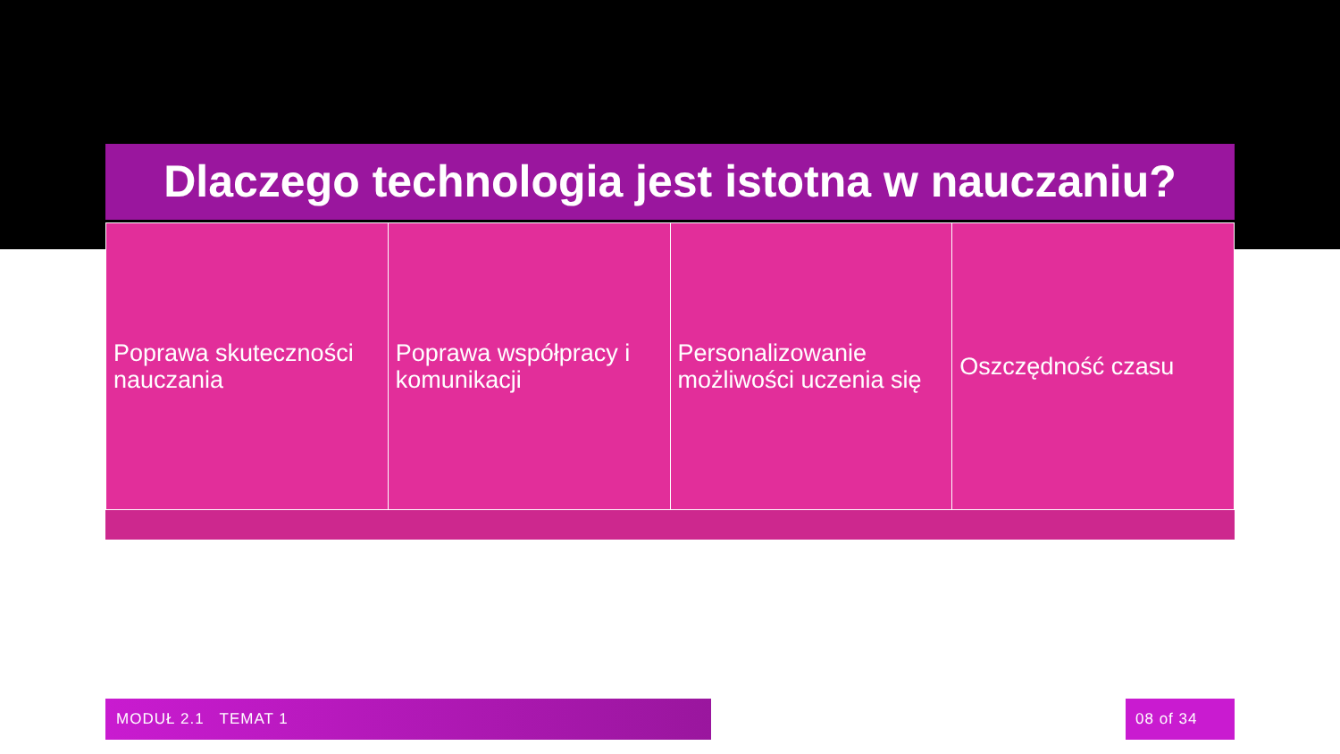Dlaczego technologia jest istotna w nauczaniu?
Poprawa skuteczności nauczania Poprawa współpracy i komunikacji
Personalizowanie możliwości uczenia się
Oszczędność czasu
MODUŁ 2.1 TEMAT 1 08 of 34